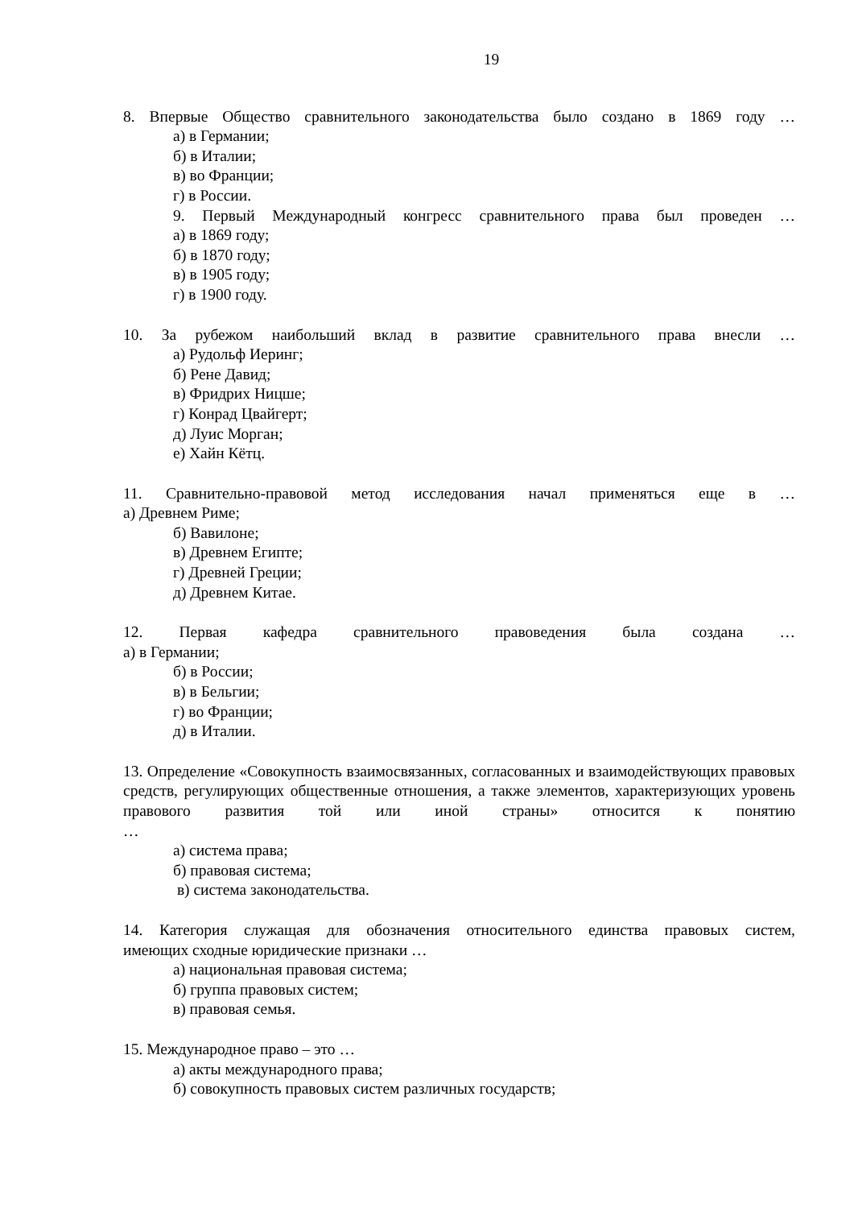19
8. Впервые Общество сравнительного законодательства было создано в 1869 году …
а) в Германии;
б) в Италии;
в) во Франции;
г) в России.
9. Первый Международный конгресс сравнительного права был проведен …
а) в 1869 году;
б) в 1870 году;
в) в 1905 году;
г) в 1900 году.
10. За рубежом наибольший вклад в развитие сравнительного права внесли …
а) Рудольф Иеринг;
б) Рене Давид;
в) Фридрих Ницше;
г) Конрад Цвайгерт;
д) Луис Морган;
е) Хайн Кётц.
11. Сравнительно-правовой метод исследования начал применяться еще в …
а) Древнем Риме;
б) Вавилоне;
в) Древнем Египте;
г) Древней Греции;
д) Древнем Китае.
12. Первая кафедра сравнительного правоведения была создана …
а) в Германии;
б) в России;
в) в Бельгии;
г) во Франции;
д) в Италии.
13. Определение «Совокупность взаимосвязанных, согласованных и взаимодействующих правовых средств, регулирующих общественные отношения, а также элементов, характеризующих уровень правового развития той или иной страны» относится к понятию
…
а) система права;
б) правовая система;
в) система законодательства.
14. Категория служащая для обозначения относительного единства правовых систем,
имеющих сходные юридические признаки …
а) национальная правовая система;
б) группа правовых систем;
в) правовая семья.
15. Международное право – это …
а) акты международного права;
б) совокупность правовых систем различных государств;